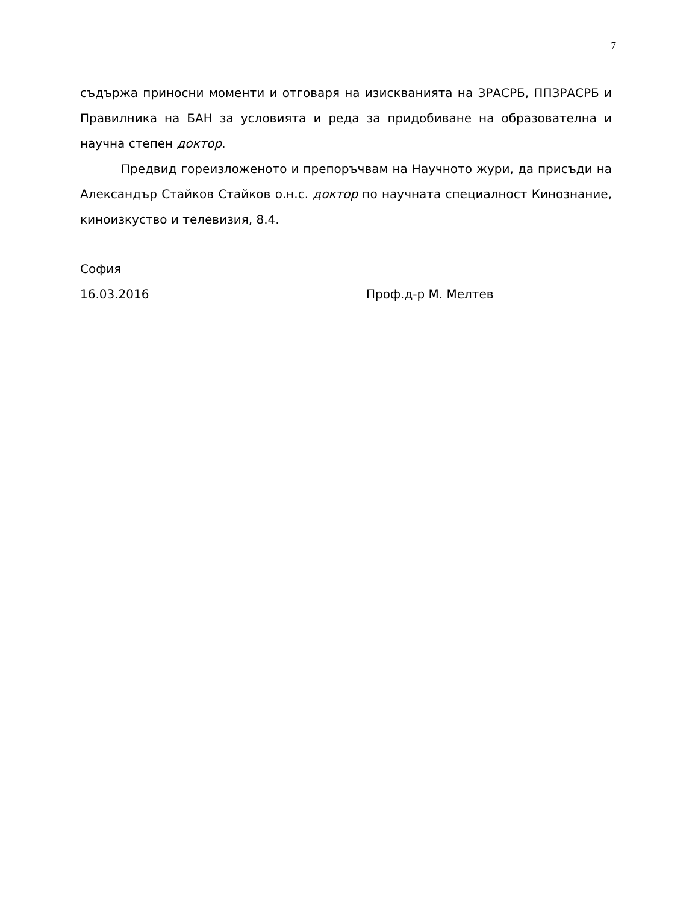7
съдържа приносни моменти и отговаря на изискванията на ЗРАСРБ, ППЗРАСРБ и Правилника на БАН за условията и реда за придобиване на образователна и научна степен доктор.
Предвид гореизложеното и препоръчвам на Научното жури, да присъди на Александър Стайков Стайков о.н.с. доктор по научната специалност Кинознание, киноизкуство и телевизия, 8.4.
София
16.03.2016 Проф.д-р М. Мелтев